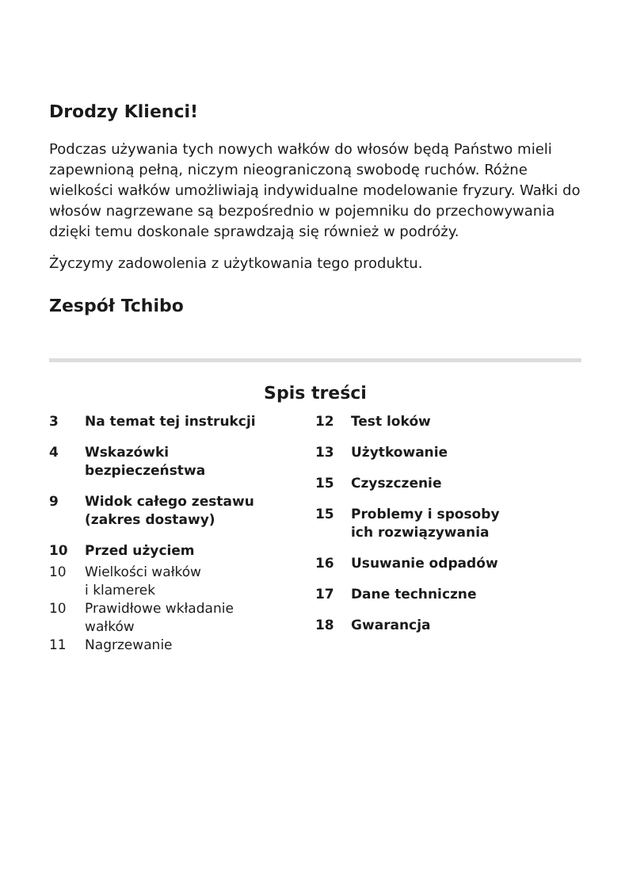Drodzy Klienci!
Podczas używania tych nowych wałków do włosów będą Państwo mieli zapewnioną pełną, niczym nieograniczoną swobodę ruchów. Różne wielkości wałków umożliwiają indywidualne modelowanie fryzury. Wałki do włosów nagrzewane są bezpośrednio w pojemniku do przechowy­wania dzięki temu doskonale sprawdzają się również w podróży.
Życzymy zadowolenia z użytkowania tego produktu.
Zespół Tchibo
Spis treści
3 Na temat tej instrukcji
4 Wskazówki
bezpieczeństwa
9 Widok całego zestawu
(zakres dostawy)
10 Przed użyciem
10 Wielkości wałków
i klamerek
10 Prawidłowe wkładanie
wałków
11 Nagrzewanie
12 Test loków
13 Użytkowanie
15 Czyszczenie
15 Problemy i sposoby
ich rozwiązywania
16 Usuwanie odpadów
17 Dane techniczne
18 Gwarancja